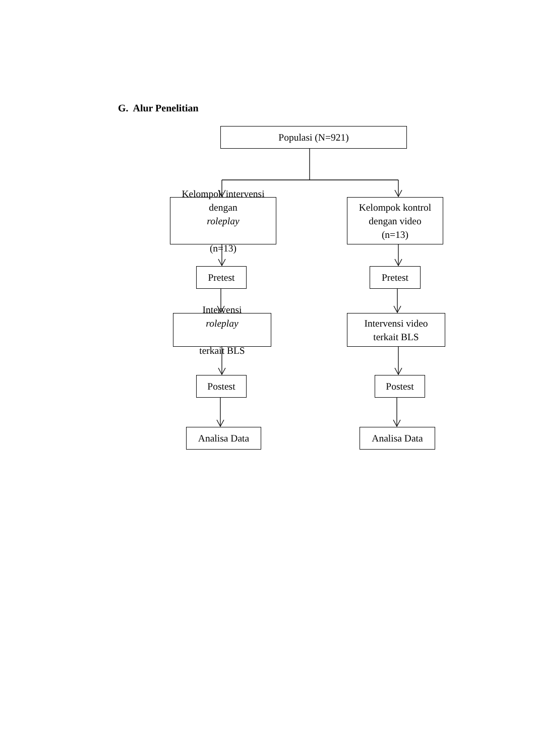G. Alur Penelitian
Populasi (N=921)
Kelompok intervensi
dengan
roleplay
(n=13)
Kelompok kontrol
dengan video
(n=13)
Pretest Pretest
Intervensi
roleplay
terkait BLS
Intervensi video
terkait BLS
Postest Postest
Analisa Data Analisa Data